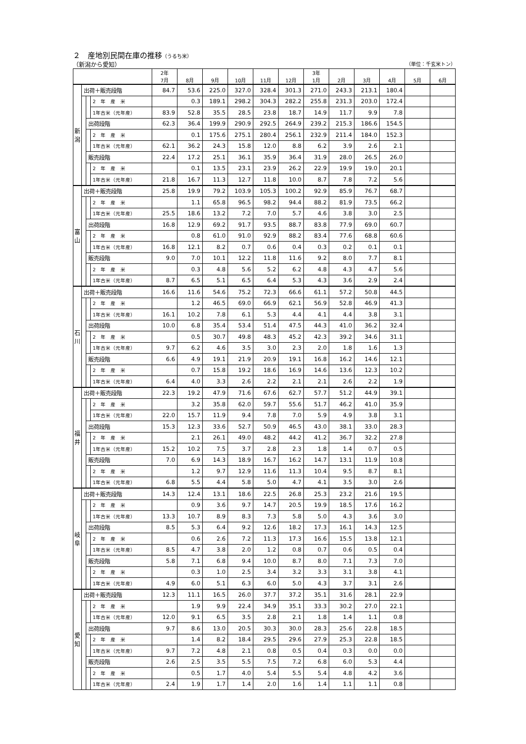２　産地別民間在庫の推移（うるち米）
（新潟から愛知） （単位：千玄米トン）
| | | | | 2年 7月 | 8月 | 9月 | 10月 | 11月 | 12月 | 3年 1月 | 2月 | 3月 | 4月 | 5月 | 6月 |
| --- | --- | --- | --- | --- | --- | --- | --- | --- | --- | --- | --- | --- | --- | --- | --- |
| 新 潟 | 出荷＋販売段階 | | | 84.7 | 53.6 | 225.0 | 327.0 | 328.4 | 301.3 | 271.0 | 243.3 | 213.1 | 180.4 | | |
| | | | 2 年 産 米 | | 0.3 | 189.1 | 298.2 | 304.3 | 282.2 | 255.8 | 231.3 | 203.0 | 172.4 | | |
| | | | 1年古米（元年産） | 83.9 | 52.8 | 35.5 | 28.5 | 23.8 | 18.7 | 14.9 | 11.7 | 9.9 | 7.8 | | |
| | | 出荷段階 | | 62.3 | 36.4 | 199.9 | 290.9 | 292.5 | 264.9 | 239.2 | 215.3 | 186.6 | 154.5 | | |
| | | | 2 年 産 米 | | 0.1 | 175.6 | 275.1 | 280.4 | 256.1 | 232.9 | 211.4 | 184.0 | 152.3 | | |
| | | | 1年古米（元年産） | 62.1 | 36.2 | 24.3 | 15.8 | 12.0 | 8.8 | 6.2 | 3.9 | 2.6 | 2.1 | | |
| | | 販売段階 | | 22.4 | 17.2 | 25.1 | 36.1 | 35.9 | 36.4 | 31.9 | 28.0 | 26.5 | 26.0 | | |
| | | | 2 年 産 米 | | 0.1 | 13.5 | 23.1 | 23.9 | 26.2 | 22.9 | 19.9 | 19.0 | 20.1 | | |
| | | | 1年古米（元年産） | 21.8 | 16.7 | 11.3 | 12.7 | 11.8 | 10.0 | 8.7 | 7.8 | 7.2 | 5.6 | | |
| 富 山 | 出荷＋販売段階 | | | 25.8 | 19.9 | 79.2 | 103.9 | 105.3 | 100.2 | 92.9 | 85.9 | 76.7 | 68.7 | | |
| | | | 2 年 産 米 | | 1.1 | 65.8 | 96.5 | 98.2 | 94.4 | 88.2 | 81.9 | 73.5 | 66.2 | | |
| | | | 1年古米（元年産） | 25.5 | 18.6 | 13.2 | 7.2 | 7.0 | 5.7 | 4.6 | 3.8 | 3.0 | 2.5 | | |
| | | 出荷段階 | | 16.8 | 12.9 | 69.2 | 91.7 | 93.5 | 88.7 | 83.8 | 77.9 | 69.0 | 60.7 | | |
| | | | 2 年 産 米 | | 0.8 | 61.0 | 91.0 | 92.9 | 88.2 | 83.4 | 77.6 | 68.8 | 60.6 | | |
| | | | 1年古米（元年産） | 16.8 | 12.1 | 8.2 | 0.7 | 0.6 | 0.4 | 0.3 | 0.2 | 0.1 | 0.1 | | |
| | | 販売段階 | | 9.0 | 7.0 | 10.1 | 12.2 | 11.8 | 11.6 | 9.2 | 8.0 | 7.7 | 8.1 | | |
| | | | 2 年 産 米 | | 0.3 | 4.8 | 5.6 | 5.2 | 6.2 | 4.8 | 4.3 | 4.7 | 5.6 | | |
| | | | 1年古米（元年産） | 8.7 | 6.5 | 5.1 | 6.5 | 6.4 | 5.3 | 4.3 | 3.6 | 2.9 | 2.4 | | |
| 石 川 | 出荷＋販売段階 | | | 16.6 | 11.6 | 54.6 | 75.2 | 72.3 | 66.6 | 61.1 | 57.2 | 50.8 | 44.5 | | |
| | | | 2 年 産 米 | | 1.2 | 46.5 | 69.0 | 66.9 | 62.1 | 56.9 | 52.8 | 46.9 | 41.3 | | |
| | | | 1年古米（元年産） | 16.1 | 10.2 | 7.8 | 6.1 | 5.3 | 4.4 | 4.1 | 4.4 | 3.8 | 3.1 | | |
| | | 出荷段階 | | 10.0 | 6.8 | 35.4 | 53.4 | 51.4 | 47.5 | 44.3 | 41.0 | 36.2 | 32.4 | | |
| | | | 2 年 産 米 | | 0.5 | 30.7 | 49.8 | 48.3 | 45.2 | 42.3 | 39.2 | 34.6 | 31.1 | | |
| | | | 1年古米（元年産） | 9.7 | 6.2 | 4.6 | 3.5 | 3.0 | 2.3 | 2.0 | 1.8 | 1.6 | 1.3 | | |
| | | 販売段階 | | 6.6 | 4.9 | 19.1 | 21.9 | 20.9 | 19.1 | 16.8 | 16.2 | 14.6 | 12.1 | | |
| | | | 2 年 産 米 | | 0.7 | 15.8 | 19.2 | 18.6 | 16.9 | 14.6 | 13.6 | 12.3 | 10.2 | | |
| | | | 1年古米（元年産） | 6.4 | 4.0 | 3.3 | 2.6 | 2.2 | 2.1 | 2.1 | 2.6 | 2.2 | 1.9 | | |
| 福 井 | 出荷＋販売段階 | | | 22.3 | 19.2 | 47.9 | 71.6 | 67.6 | 62.7 | 57.7 | 51.2 | 44.9 | 39.1 | | |
| | | | 2 年 産 米 | | 3.2 | 35.8 | 62.0 | 59.7 | 55.6 | 51.7 | 46.2 | 41.0 | 35.9 | | |
| | | | 1年古米（元年産） | 22.0 | 15.7 | 11.9 | 9.4 | 7.8 | 7.0 | 5.9 | 4.9 | 3.8 | 3.1 | | |
| | | 出荷段階 | | 15.3 | 12.3 | 33.6 | 52.7 | 50.9 | 46.5 | 43.0 | 38.1 | 33.0 | 28.3 | | |
| | | | 2 年 産 米 | | 2.1 | 26.1 | 49.0 | 48.2 | 44.2 | 41.2 | 36.7 | 32.2 | 27.8 | | |
| | | | 1年古米（元年産） | 15.2 | 10.2 | 7.5 | 3.7 | 2.8 | 2.3 | 1.8 | 1.4 | 0.7 | 0.5 | | |
| | | 販売段階 | | 7.0 | 6.9 | 14.3 | 18.9 | 16.7 | 16.2 | 14.7 | 13.1 | 11.9 | 10.8 | | |
| | | | 2 年 産 米 | | 1.2 | 9.7 | 12.9 | 11.6 | 11.3 | 10.4 | 9.5 | 8.7 | 8.1 | | |
| | | | 1年古米（元年産） | 6.8 | 5.5 | 4.4 | 5.8 | 5.0 | 4.7 | 4.1 | 3.5 | 3.0 | 2.6 | | |
| 岐 阜 | 出荷＋販売段階 | | | 14.3 | 12.4 | 13.1 | 18.6 | 22.5 | 26.8 | 25.3 | 23.2 | 21.6 | 19.5 | | |
| | | | 2 年 産 米 | | 0.9 | 3.6 | 9.7 | 14.7 | 20.5 | 19.9 | 18.5 | 17.6 | 16.2 | | |
| | | | 1年古米（元年産） | 13.3 | 10.7 | 8.9 | 8.3 | 7.3 | 5.8 | 5.0 | 4.3 | 3.6 | 3.0 | | |
| | | 出荷段階 | | 8.5 | 5.3 | 6.4 | 9.2 | 12.6 | 18.2 | 17.3 | 16.1 | 14.3 | 12.5 | | |
| | | | 2 年 産 米 | | 0.6 | 2.6 | 7.2 | 11.3 | 17.3 | 16.6 | 15.5 | 13.8 | 12.1 | | |
| | | | 1年古米（元年産） | 8.5 | 4.7 | 3.8 | 2.0 | 1.2 | 0.8 | 0.7 | 0.6 | 0.5 | 0.4 | | |
| | | 販売段階 | | 5.8 | 7.1 | 6.8 | 9.4 | 10.0 | 8.7 | 8.0 | 7.1 | 7.3 | 7.0 | | |
| | | | 2 年 産 米 | | 0.3 | 1.0 | 2.5 | 3.4 | 3.2 | 3.3 | 3.1 | 3.8 | 4.1 | | |
| | | | 1年古米（元年産） | 4.9 | 6.0 | 5.1 | 6.3 | 6.0 | 5.0 | 4.3 | 3.7 | 3.1 | 2.6 | | |
| 愛 知 | 出荷＋販売段階 | | | 12.3 | 11.1 | 16.5 | 26.0 | 37.7 | 37.2 | 35.1 | 31.6 | 28.1 | 22.9 | | |
| | | | 2 年 産 米 | | 1.9 | 9.9 | 22.4 | 34.9 | 35.1 | 33.3 | 30.2 | 27.0 | 22.1 | | |
| | | | 1年古米（元年産） | 12.0 | 9.1 | 6.5 | 3.5 | 2.8 | 2.1 | 1.8 | 1.4 | 1.1 | 0.8 | | |
| | | 出荷段階 | | 9.7 | 8.6 | 13.0 | 20.5 | 30.3 | 30.0 | 28.3 | 25.6 | 22.8 | 18.5 | | |
| | | | 2 年 産 米 | | 1.4 | 8.2 | 18.4 | 29.5 | 29.6 | 27.9 | 25.3 | 22.8 | 18.5 | | |
| | | | 1年古米（元年産） | 9.7 | 7.2 | 4.8 | 2.1 | 0.8 | 0.5 | 0.4 | 0.3 | 0.0 | 0.0 | | |
| | | 販売段階 | | 2.6 | 2.5 | 3.5 | 5.5 | 7.5 | 7.2 | 6.8 | 6.0 | 5.3 | 4.4 | | |
| | | | 2 年 産 米 | | 0.5 | 1.7 | 4.0 | 5.4 | 5.5 | 5.4 | 4.8 | 4.2 | 3.6 | | |
| | | | 1年古米（元年産） | 2.4 | 1.9 | 1.7 | 1.4 | 2.0 | 1.6 | 1.4 | 1.1 | 1.1 | 0.8 | | |